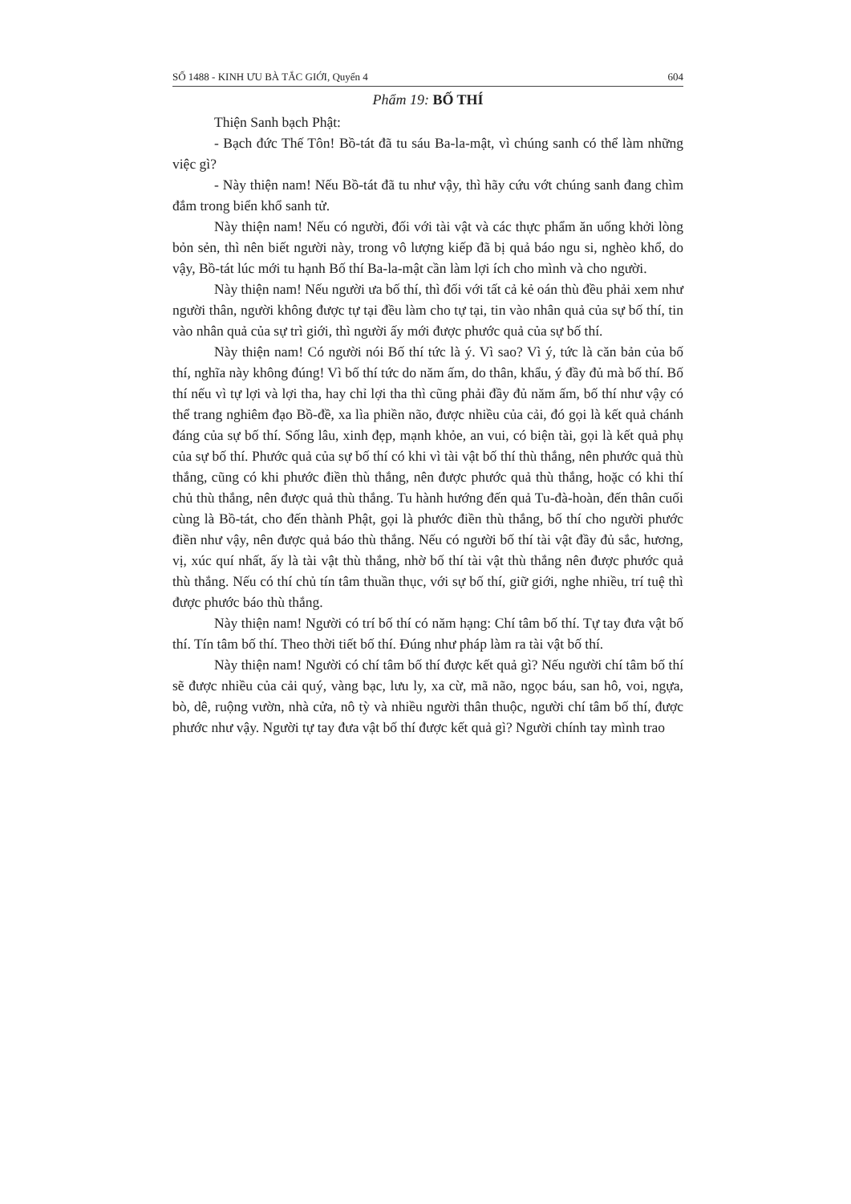SỐ 1488 - KINH ƯU BÀ TẮC GIỚI, Quyển 4 604
Phẩm 19: BỐ THÍ
Thiện Sanh bạch Phật:
- Bạch đức Thế Tôn! Bồ-tát đã tu sáu Ba-la-mật, vì chúng sanh có thể làm những việc gì?
- Này thiện nam! Nếu Bồ-tát đã tu như vậy, thì hãy cứu vớt chúng sanh đang chìm đắm trong biển khổ sanh tử.
Này thiện nam! Nếu có người, đối với tài vật và các thực phẩm ăn uống khởi lòng bỏn sẻn, thì nên biết người này, trong vô lượng kiếp đã bị quả báo ngu si, nghèo khổ, do vậy, Bồ-tát lúc mới tu hạnh Bố thí Ba-la-mật cần làm lợi ích cho mình và cho người.
Này thiện nam! Nếu người ưa bố thí, thì đối với tất cả kẻ oán thù đều phải xem như người thân, người không được tự tại đều làm cho tự tại, tin vào nhân quả của sự bố thí, tin vào nhân quả của sự trì giới, thì người ấy mới được phước quả của sự bố thí.
Này thiện nam! Có người nói Bố thí tức là ý. Vì sao? Vì ý, tức là căn bản của bố thí, nghĩa này không đúng! Vì bố thí tức do năm ấm, do thân, khẩu, ý đầy đủ mà bố thí. Bố thí nếu vì tự lợi và lợi tha, hay chỉ lợi tha thì cũng phải đầy đủ năm ấm, bố thí như vậy có thể trang nghiêm đạo Bồ-đề, xa lìa phiền não, được nhiều của cải, đó gọi là kết quả chánh đáng của sự bố thí. Sống lâu, xinh đẹp, mạnh khỏe, an vui, có biện tài, gọi là kết quả phụ của sự bố thí. Phước quả của sự bố thí có khi vì tài vật bố thí thù thắng, nên phước quả thù thắng, cũng có khi phước điền thù thắng, nên được phước quả thù thắng, hoặc có khi thí chủ thù thắng, nên được quả thù thắng. Tu hành hướng đến quả Tu-đà-hoàn, đến thân cuối cùng là Bồ-tát, cho đến thành Phật, gọi là phước điền thù thắng, bố thí cho người phước điền như vậy, nên được quả báo thù thắng. Nếu có người bố thí tài vật đầy đủ sắc, hương, vị, xúc quí nhất, ấy là tài vật thù thắng, nhờ bố thí tài vật thù thắng nên được phước quả thù thắng. Nếu có thí chủ tín tâm thuần thục, với sự bố thí, giữ giới, nghe nhiều, trí tuệ thì được phước báo thù thắng.
Này thiện nam! Người có trí bố thí có năm hạng: Chí tâm bố thí. Tự tay đưa vật bố thí. Tín tâm bố thí. Theo thời tiết bố thí. Đúng như pháp làm ra tài vật bố thí.
Này thiện nam! Người có chí tâm bố thí được kết quả gì? Nếu người chí tâm bố thí sẽ được nhiều của cải quý, vàng bạc, lưu ly, xa cừ, mã não, ngọc báu, san hô, voi, ngựa, bò, dê, ruộng vườn, nhà cửa, nô tỳ và nhiều người thân thuộc, người chí tâm bố thí, được phước như vậy. Người tự tay đưa vật bố thí được kết quả gì? Người chính tay mình trao